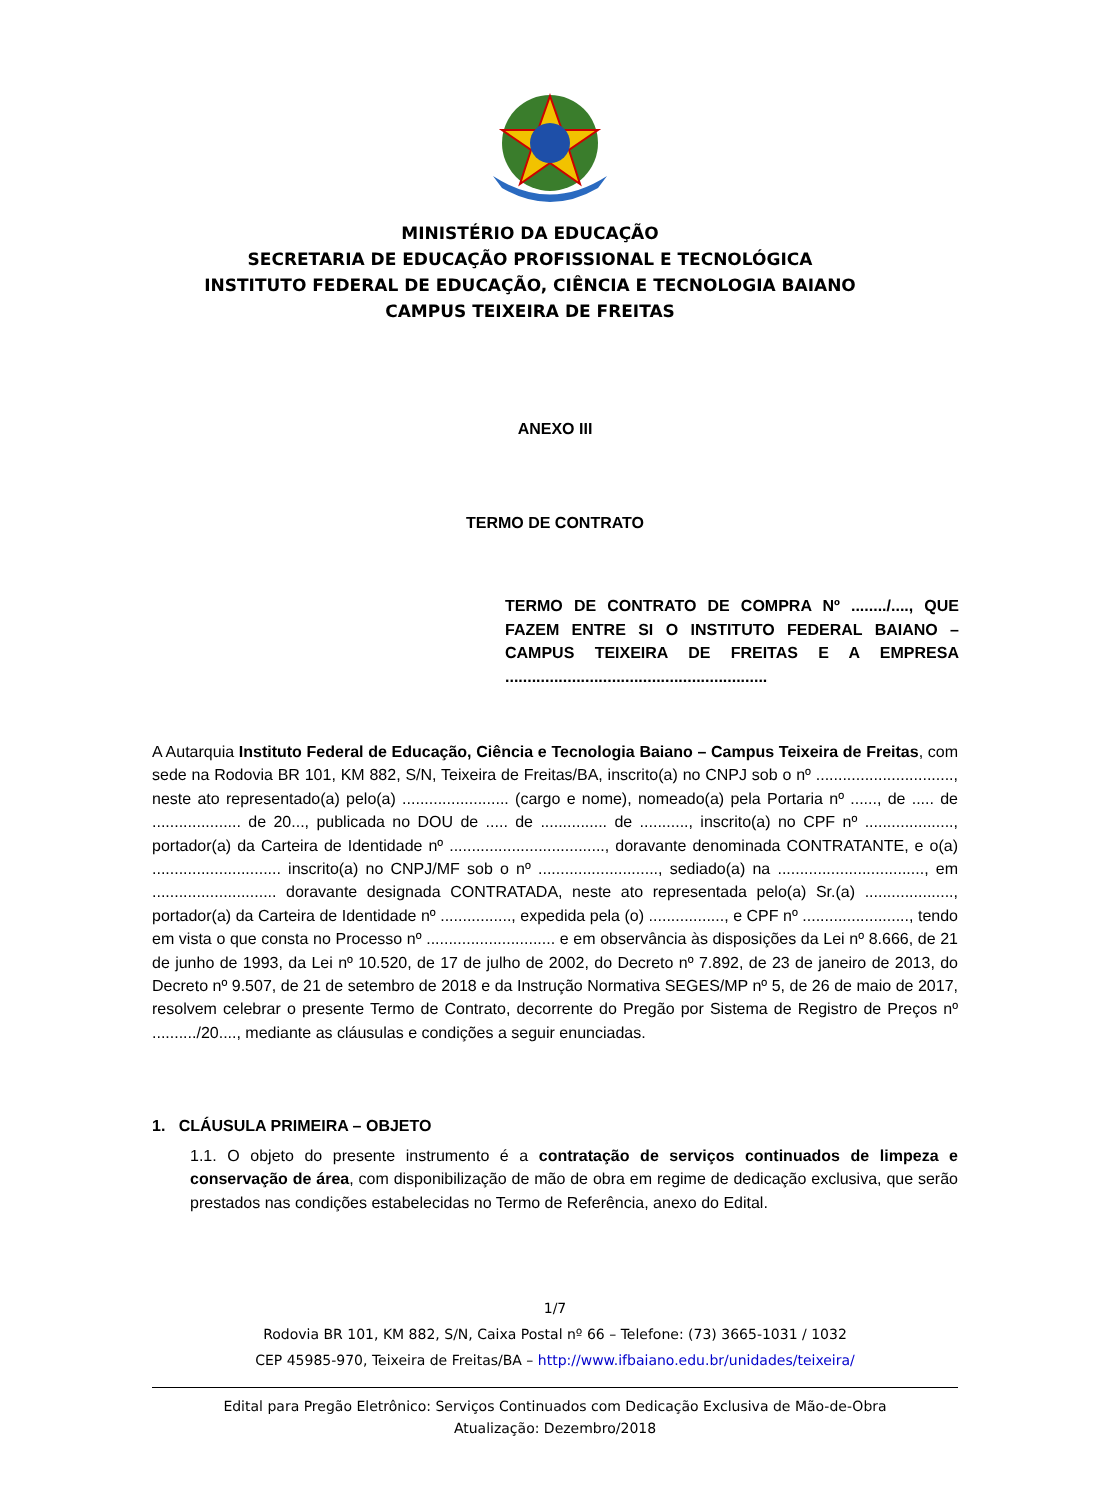MINISTÉRIO DA EDUCAÇÃO
SECRETARIA DE EDUCAÇÃO PROFISSIONAL E TECNOLÓGICA
INSTITUTO FEDERAL DE EDUCAÇÃO, CIÊNCIA E TECNOLOGIA BAIANO
CAMPUS TEIXEIRA DE FREITAS
ANEXO III
TERMO DE CONTRATO
TERMO DE CONTRATO DE COMPRA Nº ......../...., QUE FAZEM ENTRE SI O INSTITUTO FEDERAL BAIANO – CAMPUS TEIXEIRA DE FREITAS E A EMPRESA ...........................................................
A Autarquia Instituto Federal de Educação, Ciência e Tecnologia Baiano – Campus Teixeira de Freitas, com sede na Rodovia BR 101, KM 882, S/N, Teixeira de Freitas/BA, inscrito(a) no CNPJ sob o nº ..............................., neste ato representado(a) pelo(a) ........................ (cargo e nome), nomeado(a) pela Portaria nº ......, de ..... de .................... de 20..., publicada no DOU de ..... de ............... de ..........., inscrito(a) no CPF nº ...................., portador(a) da Carteira de Identidade nº ..................................., doravante denominada CONTRATANTE, e o(a) ............................. inscrito(a) no CNPJ/MF sob o nº ..........................., sediado(a) na ................................., em ............................ doravante designada CONTRATADA, neste ato representada pelo(a) Sr.(a) ...................., portador(a) da Carteira de Identidade nº ................, expedida pela (o) ................., e CPF nº ........................, tendo em vista o que consta no Processo nº ............................. e em observância às disposições da Lei nº 8.666, de 21 de junho de 1993, da Lei nº 10.520, de 17 de julho de 2002, do Decreto nº 7.892, de 23 de janeiro de 2013, do Decreto nº 9.507, de 21 de setembro de 2018 e da Instrução Normativa SEGES/MP nº 5, de 26 de maio de 2017, resolvem celebrar o presente Termo de Contrato, decorrente do Pregão por Sistema de Registro de Preços nº ........../20...., mediante as cláusulas e condições a seguir enunciadas.
1. CLÁUSULA PRIMEIRA – OBJETO
1.1. O objeto do presente instrumento é a contratação de serviços continuados de limpeza e conservação de área, com disponibilização de mão de obra em regime de dedicação exclusiva, que serão prestados nas condições estabelecidas no Termo de Referência, anexo do Edital.
1/7
Rodovia BR 101, KM 882, S/N, Caixa Postal nº 66 – Telefone: (73) 3665-1031 / 1032
CEP 45985-970, Teixeira de Freitas/BA – http://www.ifbaiano.edu.br/unidades/teixeira/
Edital para Pregão Eletrônico: Serviços Continuados com Dedicação Exclusiva de Mão-de-Obra
Atualização: Dezembro/2018